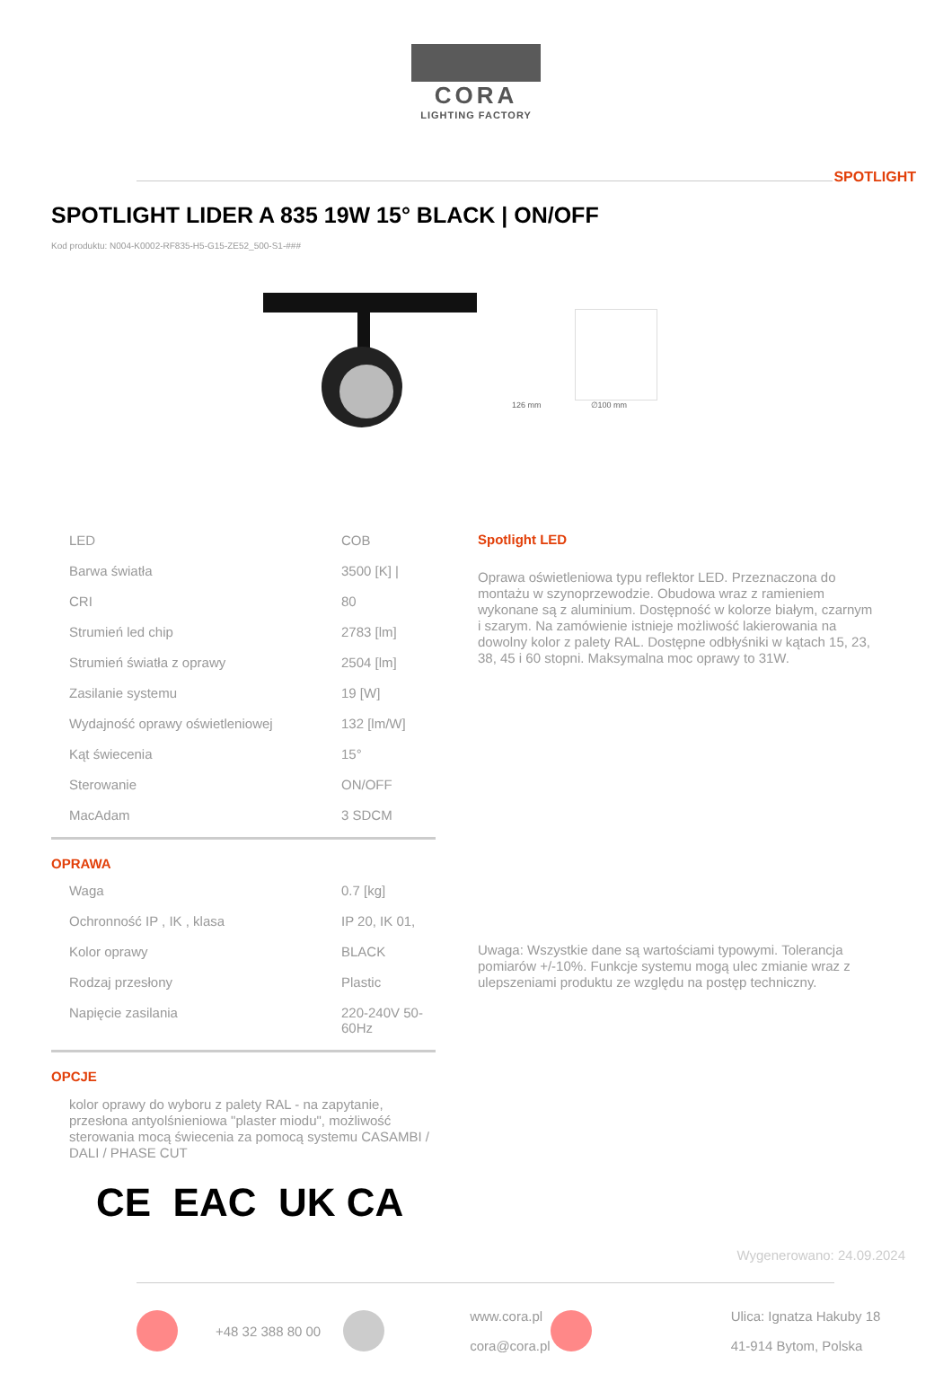CORA
LIGHTING FACTORY
SPOTLIGHT
SPOTLIGHT LIDER A 835 19W 15° BLACK | ON/OFF
Kod produktu: N004-K0002-RF835-H5-G15-ZE52_500-S1-###
126 mm ∅100 mm
| LED | COB |
| Barwa światła | 3500 [K] / |
| CRI | 80 |
| Strumień led chip | 2783 [lm] |
| Strumień światła z oprawy | 2504 [lm] |
| Zasilanie systemu | 19 [W] |
| Wydajność oprawy oświetleniowej | 132 [lm/W] |
| Kąt świecenia | 15° |
| Sterowanie | ON/OFF |
| MacAdam | 3 SDCM |
OPRAWA
| Waga | 0.7 [kg] |
| Ochronność IP , IK , klasa | IP 20, IK 01, |
| Kolor oprawy | BLACK |
| Rodzaj przesłony | Plastic |
| Napięcie zasilania | 220-240V 50-60Hz |
OPCJE
kolor oprawy do wyboru z palety RAL - na zapytanie, przesłona antyolśnieniowa "plaster miodu", możliwość sterowania mocą świecenia za pomocą systemu CASAMBI / DALI / PHASE CUT
Spotlight LED
Oprawa oświetleniowa typu reflektor LED. Przeznaczona do montażu w szynoprzewodzie. Obudowa wraz z ramieniem wykonane są z aluminium. Dostępność w kolorze białym, czarnym i szarym. Na zamówienie istnieje możliwość lakierowania na dowolny kolor z palety RAL. Dostępne odbłyśniki w kątach 15, 23, 38, 45 i 60 stopni. Maksymalna moc oprawy to 31W.
Uwaga: Wszystkie dane są wartościami typowymi. Tolerancja pomiarów +/-10%. Funkcje systemu mogą ulec zmianie wraz z ulepszeniami produktu ze względu na postęp techniczny.
CE EAC UK CA
Wygenerowano: 24.09.2024
+48 32 388 80 00 www.cora.pl
cora@cora.pl Ulica: Ignatza Hakuby 18
41-914 Bytom, Polska